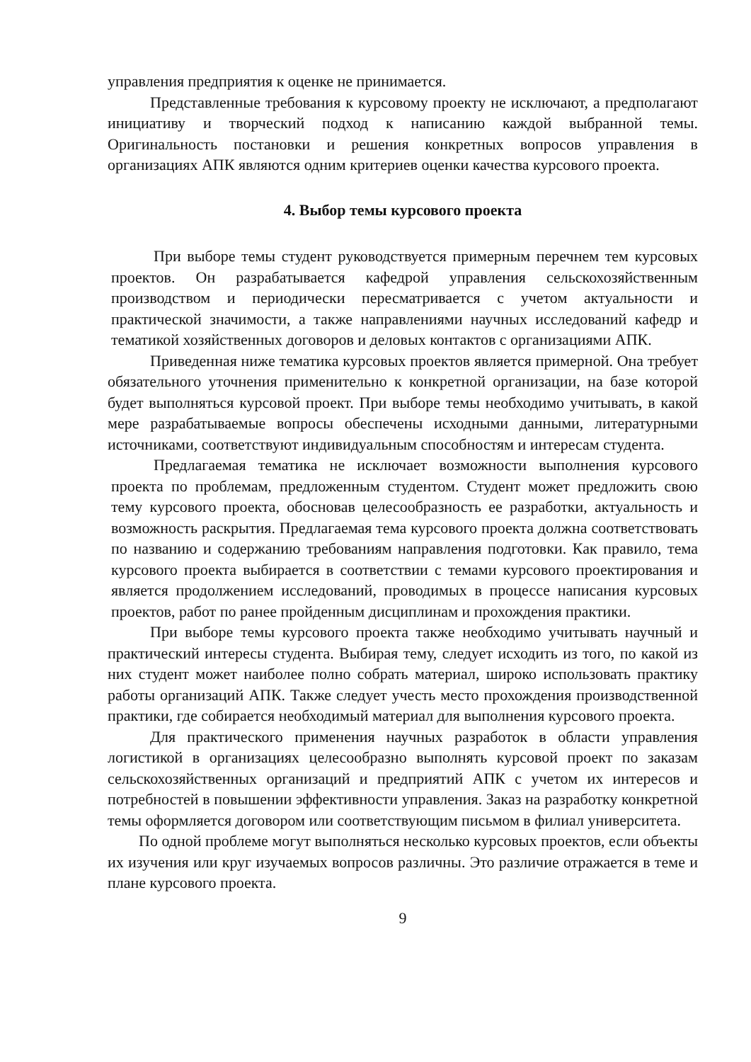управления предприятия к оценке не принимается.
Представленные требования к курсовому проекту не исключают, а предполагают инициативу и творческий подход к написанию каждой выбранной темы. Оригинальность постановки и решения конкретных вопросов управления в организациях АПК являются одним критериев оценки качества курсового проекта.
4. Выбор темы курсового проекта
При выборе темы студент руководствуется примерным перечнем тем курсовых проектов. Он разрабатывается кафедрой управления сельскохозяйственным производством и периодически пересматривается с учетом актуальности и практической значимости, а также направлениями научных исследований кафедр и тематикой хозяйственных договоров и деловых контактов с организациями АПК.
Приведенная ниже тематика курсовых проектов является примерной. Она требует обязательного уточнения применительно к конкретной организации, на базе которой будет выполняться курсовой проект. При выборе темы необходимо учитывать, в какой мере разрабатываемые вопросы обеспечены исходными данными, литературными источниками, соответствуют индивидуальным способностям и интересам студента.
Предлагаемая тематика не исключает возможности выполнения курсового проекта по проблемам, предложенным студентом. Студент может предложить свою тему курсового проекта, обосновав целесообразность ее разработки, актуальность и возможность раскрытия. Предлагаемая тема курсового проекта должна соответствовать по названию и содержанию требованиям направления подготовки. Как правило, тема курсового проекта выбирается в соответствии с темами курсового проектирования и является продолжением исследований, проводимых в процессе написания курсовых проектов, работ по ранее пройденным дисциплинам и прохождения практики.
При выборе темы курсового проекта также необходимо учитывать научный и практический интересы студента. Выбирая тему, следует исходить из того, по какой из них студент может наиболее полно собрать материал, широко использовать практику работы организаций АПК. Также следует учесть место прохождения производственной практики, где собирается необходимый материал для выполнения курсового проекта.
Для практического применения научных разработок в области управления логистикой в организациях целесообразно выполнять курсовой проект по заказам сельскохозяйственных организаций и предприятий АПК с учетом их интересов и потребностей в повышении эффективности управления. Заказ на разработку конкретной темы оформляется договором или соответствующим письмом в филиал университета.
По одной проблеме могут выполняться несколько курсовых проектов, если объекты их изучения или круг изучаемых вопросов различны. Это различие отражается в теме и плане курсового проекта.
9